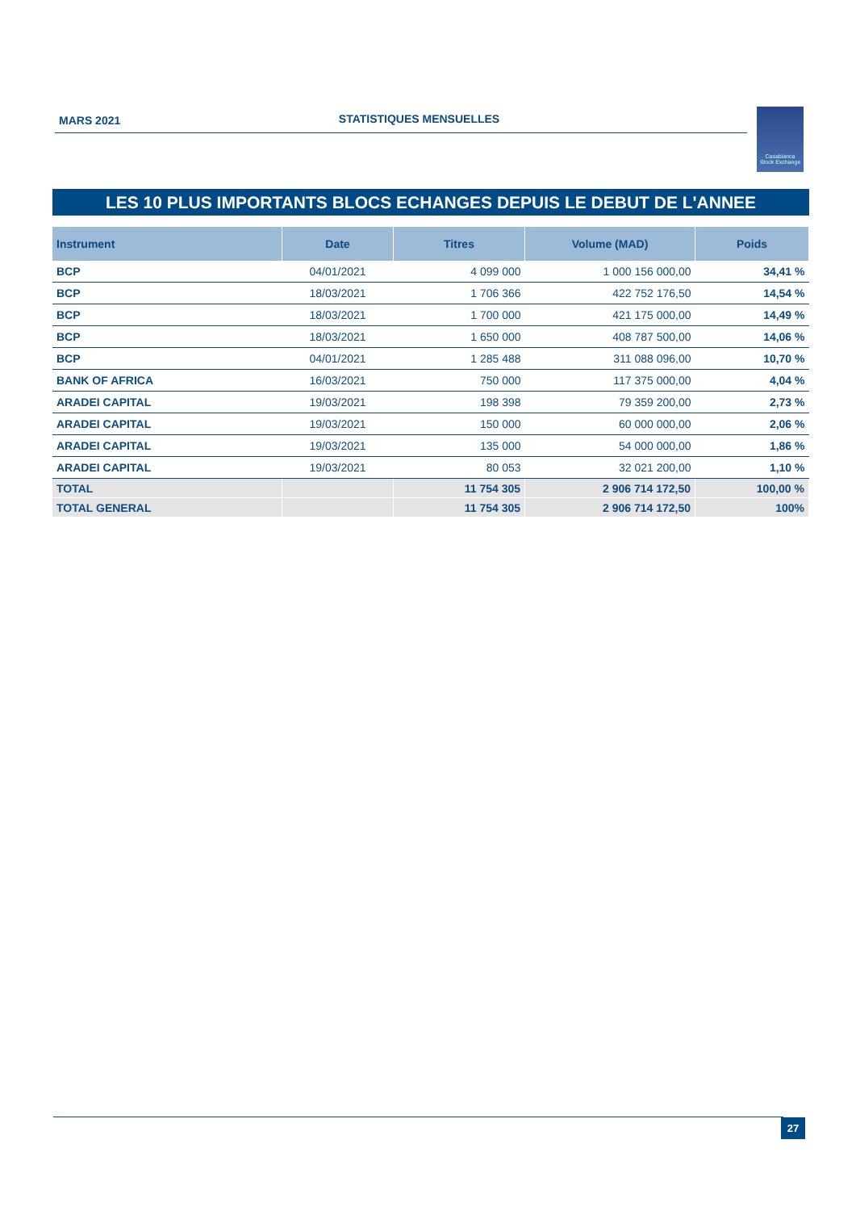MARS 2021 STATISTIQUES MENSUELLES
Casablanca
Stock Exchange
LES 10 PLUS IMPORTANTS BLOCS ECHANGES DEPUIS LE DEBUT DE L'ANNEE
| Instrument | Date | Titres | Volume (MAD) | Poids |
| --- | --- | --- | --- | --- |
| BCP | 04/01/2021 | 4 099 000 | 1 000 156 000,00 | 34,41 % |
| BCP | 18/03/2021 | 1 706 366 | 422 752 176,50 | 14,54 % |
| BCP | 18/03/2021 | 1 700 000 | 421 175 000,00 | 14,49 % |
| BCP | 18/03/2021 | 1 650 000 | 408 787 500,00 | 14,06 % |
| BCP | 04/01/2021 | 1 285 488 | 311 088 096,00 | 10,70 % |
| BANK OF AFRICA | 16/03/2021 | 750 000 | 117 375 000,00 | 4,04 % |
| ARADEI CAPITAL | 19/03/2021 | 198 398 | 79 359 200,00 | 2,73 % |
| ARADEI CAPITAL | 19/03/2021 | 150 000 | 60 000 000,00 | 2,06 % |
| ARADEI CAPITAL | 19/03/2021 | 135 000 | 54 000 000,00 | 1,86 % |
| ARADEI CAPITAL | 19/03/2021 | 80 053 | 32 021 200,00 | 1,10 % |
| TOTAL | | 11 754 305 | 2 906 714 172,50 | 100,00 % |
| TOTAL GENERAL | | 11 754 305 | 2 906 714 172,50 | 100% |
27